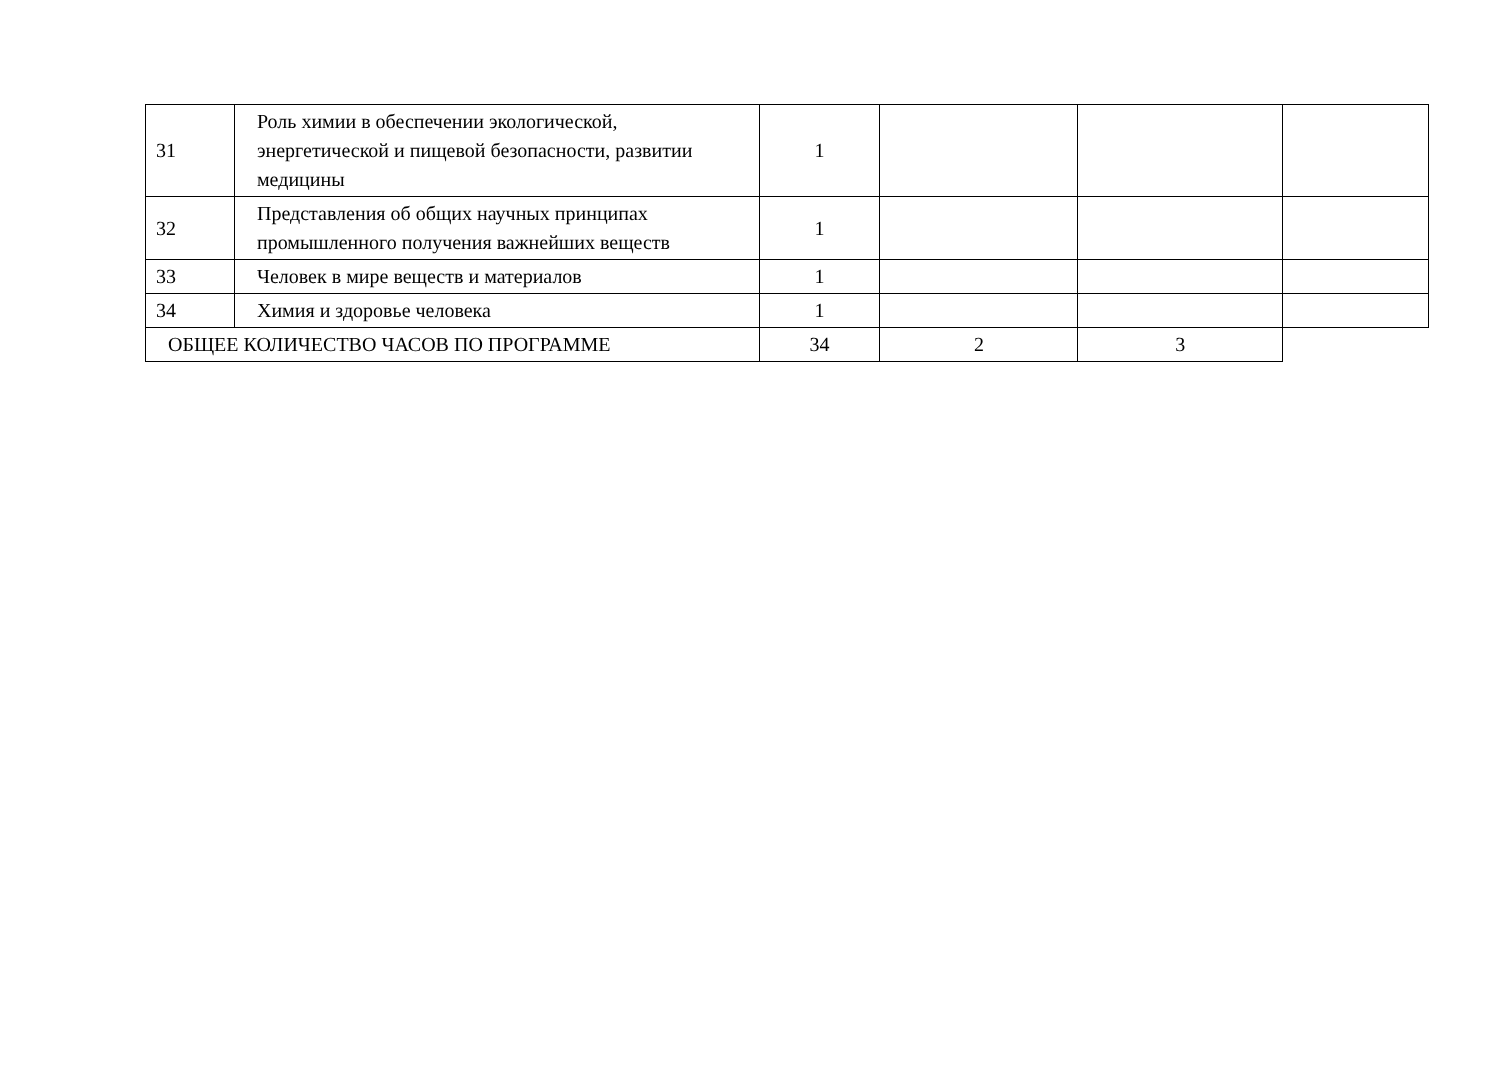| 31 | Роль химии в обеспечении экологической, энергетической и пищевой безопасности, развитии медицины | 1 | | | |
| 32 | Представления об общих научных принципах промышленного получения важнейших веществ | 1 | | | |
| 33 | Человек в мире веществ и материалов | 1 | | | |
| 34 | Химия и здоровье человека | 1 | | | |
| ОБЩЕЕ КОЛИЧЕСТВО ЧАСОВ ПО ПРОГРАММЕ | | 34 | 2 | 3 | |